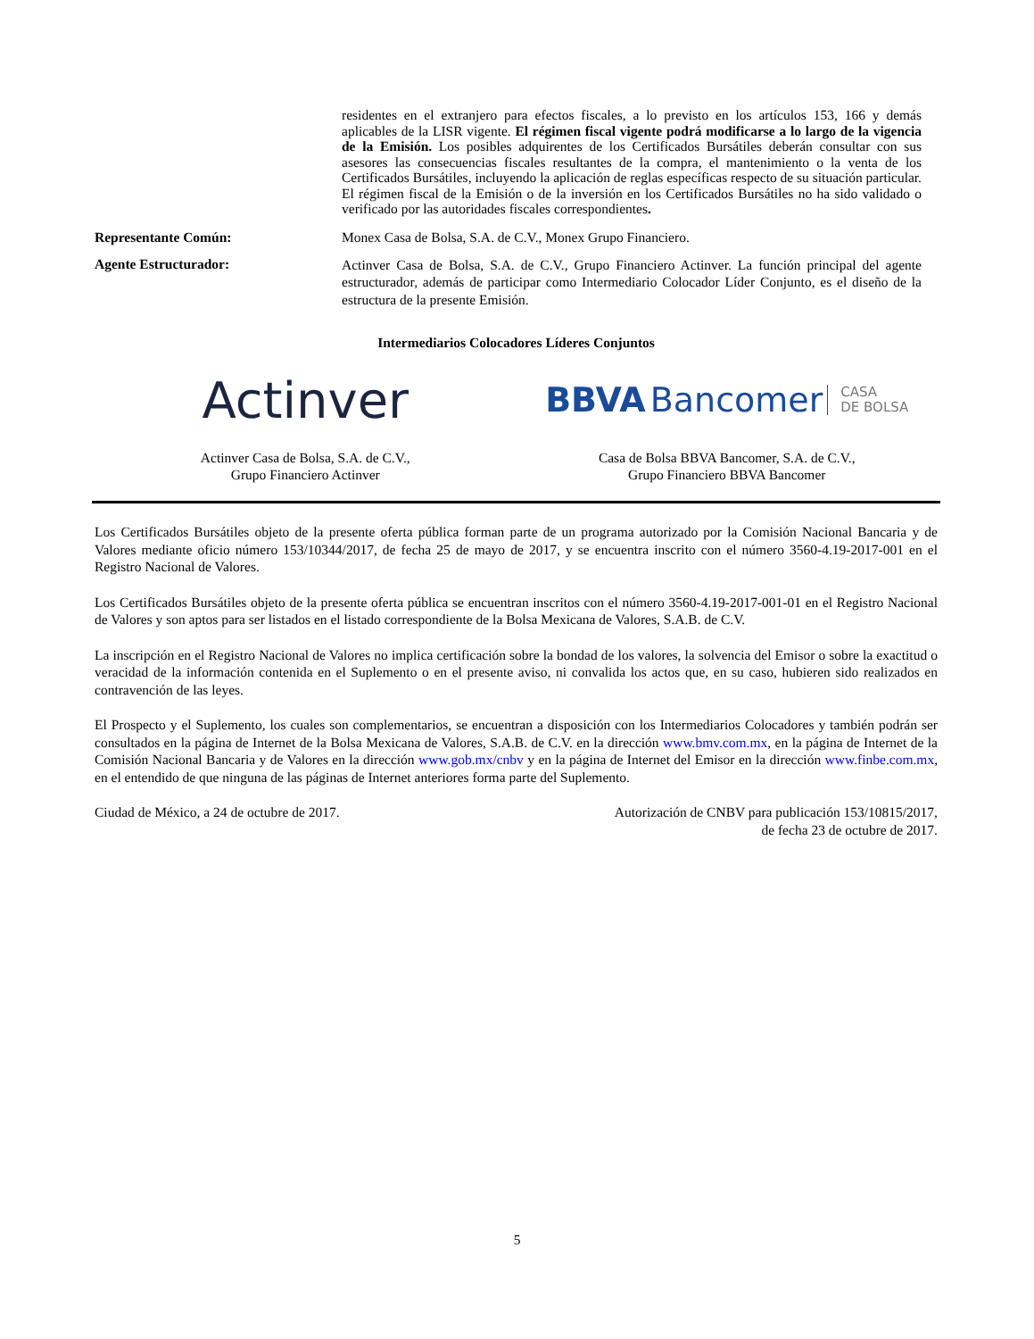residentes en el extranjero para efectos fiscales, a lo previsto en los artículos 153, 166 y demás aplicables de la LISR vigente. El régimen fiscal vigente podrá modificarse a lo largo de la vigencia de la Emisión. Los posibles adquirentes de los Certificados Bursátiles deberán consultar con sus asesores las consecuencias fiscales resultantes de la compra, el mantenimiento o la venta de los Certificados Bursátiles, incluyendo la aplicación de reglas específicas respecto de su situación particular. El régimen fiscal de la Emisión o de la inversión en los Certificados Bursátiles no ha sido validado o verificado por las autoridades fiscales correspondientes.
Representante Común: Monex Casa de Bolsa, S.A. de C.V., Monex Grupo Financiero.
Agente Estructurador:
Actinver Casa de Bolsa, S.A. de C.V., Grupo Financiero Actinver. La función principal del agente estructurador, además de participar como Intermediario Colocador Líder Conjunto, es el diseño de la estructura de la presente Emisión.
Intermediarios Colocadores Líderes Conjuntos
Actinver
Actinver Casa de Bolsa, S.A. de C.V.,
Grupo Financiero Actinver
BBVA Bancomer CASA
DE BOLSA
Casa de Bolsa BBVA Bancomer, S.A. de C.V.,
Grupo Financiero BBVA Bancomer
Los Certificados Bursátiles objeto de la presente oferta pública forman parte de un programa autorizado por la Comisión Nacional Bancaria y de Valores mediante oficio número 153/10344/2017, de fecha 25 de mayo de 2017, y se encuentra inscrito con el número 3560-4.19-2017-001 en el Registro Nacional de Valores.
Los Certificados Bursátiles objeto de la presente oferta pública se encuentran inscritos con el número 3560-4.19-2017-001-01 en el Registro Nacional de Valores y son aptos para ser listados en el listado correspondiente de la Bolsa Mexicana de Valores, S.A.B. de C.V.
La inscripción en el Registro Nacional de Valores no implica certificación sobre la bondad de los valores, la solvencia del Emisor o sobre la exactitud o veracidad de la información contenida en el Suplemento o en el presente aviso, ni convalida los actos que, en su caso, hubieren sido realizados en contravención de las leyes.
El Prospecto y el Suplemento, los cuales son complementarios, se encuentran a disposición con los Intermediarios Colocadores y también podrán ser consultados en la página de Internet de la Bolsa Mexicana de Valores, S.A.B. de C.V. en la dirección www.bmv.com.mx, en la página de Internet de la Comisión Nacional Bancaria y de Valores en la dirección www.gob.mx/cnbv y en la página de Internet del Emisor en la dirección www.finbe.com.mx, en el entendido de que ninguna de las páginas de Internet anteriores forma parte del Suplemento.
Ciudad de México, a 24 de octubre de 2017.
Autorización de CNBV para publicación 153/10815/2017,
de fecha 23 de octubre de 2017.
5